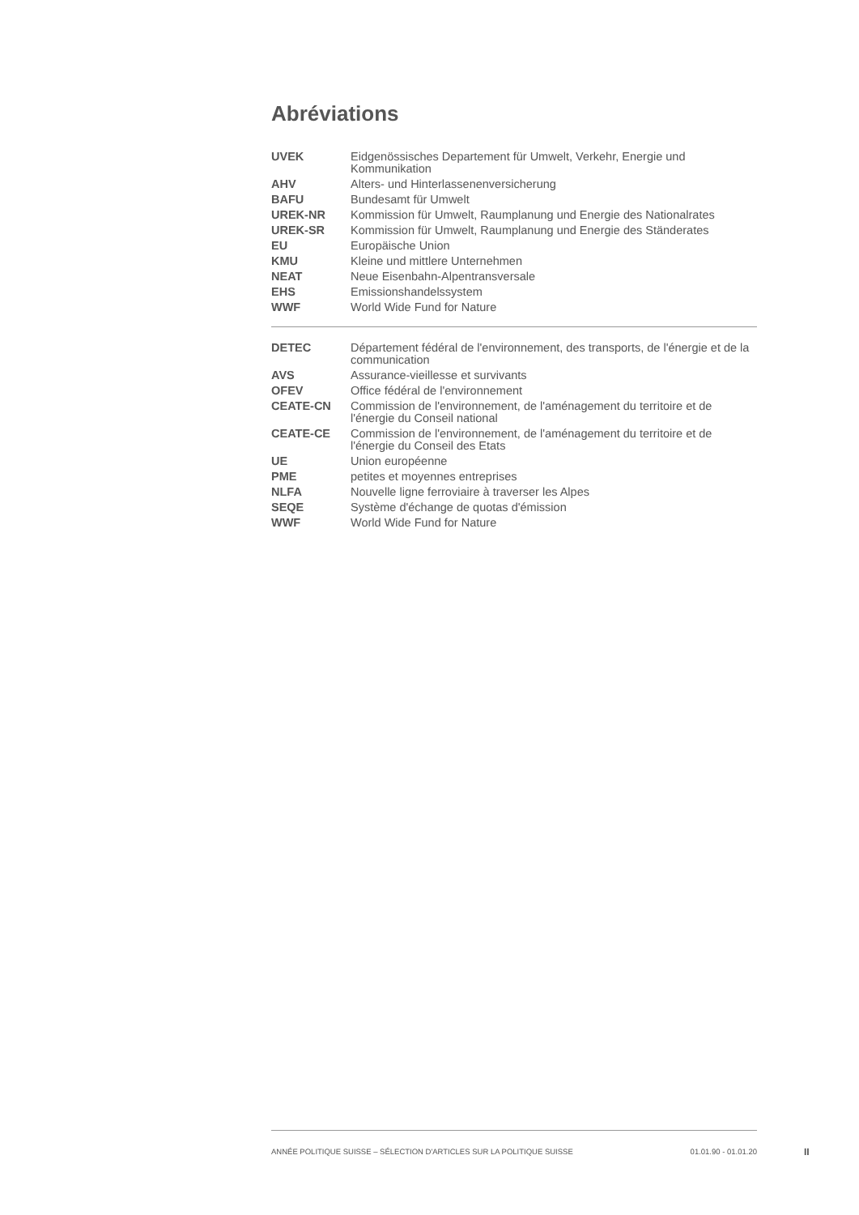Abréviations
| UVEK | Eidgenössisches Departement für Umwelt, Verkehr, Energie und Kommunikation |
| AHV | Alters- und Hinterlassenenversicherung |
| BAFU | Bundesamt für Umwelt |
| UREK-NR | Kommission für Umwelt, Raumplanung und Energie des Nationalrates |
| UREK-SR | Kommission für Umwelt, Raumplanung und Energie des Ständerates |
| EU | Europäische Union |
| KMU | Kleine und mittlere Unternehmen |
| NEAT | Neue Eisenbahn-Alpentransversale |
| EHS | Emissionshandelssystem |
| WWF | World Wide Fund for Nature |
| DETEC | Département fédéral de l'environnement, des transports, de l'énergie et de la communication |
| AVS | Assurance-vieillesse et survivants |
| OFEV | Office fédéral de l'environnement |
| CEATE-CN | Commission de l'environnement, de l'aménagement du territoire et de l'énergie du Conseil national |
| CEATE-CE | Commission de l'environnement, de l'aménagement du territoire et de l'énergie du Conseil des Etats |
| UE | Union européenne |
| PME | petites et moyennes entreprises |
| NLFA | Nouvelle ligne ferroviaire à traverser les Alpes |
| SEQE | Système d'échange de quotas d'émission |
| WWF | World Wide Fund for Nature |
ANNÉE POLITIQUE SUISSE – SÉLECTION D'ARTICLES SUR LA POLITIQUE SUISSE 01.01.90 - 01.01.20
II